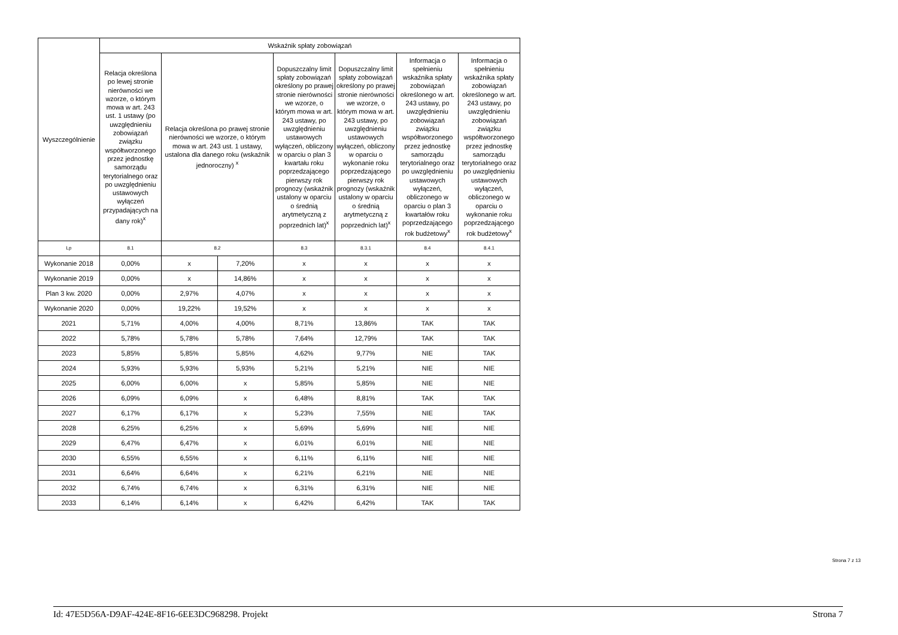| Wyszczególnienie | Wskaźnik spłaty zobowiązań | | | | | | |
| --- | --- | --- | --- | --- | --- | --- | --- |
| | Relacja określona po lewej stronie nierówności we wzorze, o którym mowa w art. 243 ust. 1 ustawy (po uwzględnieniu zobowiązań związku współtworzonego przez jednostkę samorządu terytorialnego oraz po uwzględnieniu ustawowych wyłączeń przypadających na dany rok)<sup>x</sup> | Relacja określona po prawej stronie nierówności we wzorze, o którym mowa w art. 243 ust. 1 ustawy, ustalona dla danego roku (wskaźnik jednoroczny) <sup>x</sup> | | Dopuszczalny limit spłaty zobowiązań określony po prawej stronie nierówności we wzorze, o którym mowa w art. 243 ustawy, po uwzględnieniu ustawowych wyłączeń, obliczony w oparciu o plan 3 kwartału roku poprzedzającego pierwszy rok prognozy (wskaźnik ustalony w oparciu o średnią arytmetyczną z poprzednich lat)<sup>x</sup> | Dopuszczalny limit spłaty zobowiązań określony po prawej stronie nierówności we wzorze, o którym mowa w art. 243 ustawy, po uwzględnieniu ustawowych wyłączeń, obliczony w oparciu o wykonanie roku poprzedzającego pierwszy rok prognozy (wskaźnik ustalony w oparciu o średnią arytmetyczną z poprzednich lat)<sup>x</sup> | Informacja o spełnieniu wskaźnika spłaty zobowiązań określonego w art. 243 ustawy, po uwzględnieniu zobowiązań związku współtworzonego przez jednostkę samorządu terytorialnego oraz po uwzględnieniu ustawowych wyłączeń, obliczonego w oparciu o plan 3 kwartałów roku poprzedzającego rok budżetowy<sup>x</sup> | Informacja o spełnieniu wskaźnika spłaty zobowiązań określonego w art. 243 ustawy, po uwzględnieniu zobowiązań związku współtworzonego przez jednostkę samorządu terytorialnego oraz po uwzględnieniu ustawowych wyłączeń, obliczonego w oparciu o wykonanie roku poprzedzającego rok budżetowy<sup>x</sup> |
| Lp | 8.1 | 8.2 | | 8.3 | 8.3.1 | 8.4 | 8.4.1 |
| Wykonanie 2018 | 0,00% | x | 7,20% | x | x | x | x |
| Wykonanie 2019 | 0,00% | x | 14,86% | x | x | x | x |
| Plan 3 kw. 2020 | 0,00% | 2,97% | 4,07% | x | x | x | x |
| Wykonanie 2020 | 0,00% | 19,22% | 19,52% | x | x | x | x |
| 2021 | 5,71% | 4,00% | 4,00% | 8,71% | 13,86% | TAK | TAK |
| 2022 | 5,78% | 5,78% | 5,78% | 7,64% | 12,79% | TAK | TAK |
| 2023 | 5,85% | 5,85% | 5,85% | 4,62% | 9,77% | NIE | TAK |
| 2024 | 5,93% | 5,93% | 5,93% | 5,21% | 5,21% | NIE | NIE |
| 2025 | 6,00% | 6,00% | x | 5,85% | 5,85% | NIE | NIE |
| 2026 | 6,09% | 6,09% | x | 6,48% | 8,81% | TAK | TAK |
| 2027 | 6,17% | 6,17% | x | 5,23% | 7,55% | NIE | TAK |
| 2028 | 6,25% | 6,25% | x | 5,69% | 5,69% | NIE | NIE |
| 2029 | 6,47% | 6,47% | x | 6,01% | 6,01% | NIE | NIE |
| 2030 | 6,55% | 6,55% | x | 6,11% | 6,11% | NIE | NIE |
| 2031 | 6,64% | 6,64% | x | 6,21% | 6,21% | NIE | NIE |
| 2032 | 6,74% | 6,74% | x | 6,31% | 6,31% | NIE | NIE |
| 2033 | 6,14% | 6,14% | x | 6,42% | 6,42% | TAK | TAK |
Strona 7 z 13
Id: 47E5D56A-D9AF-424E-8F16-6EE3DC968298. Projekt Strona 7